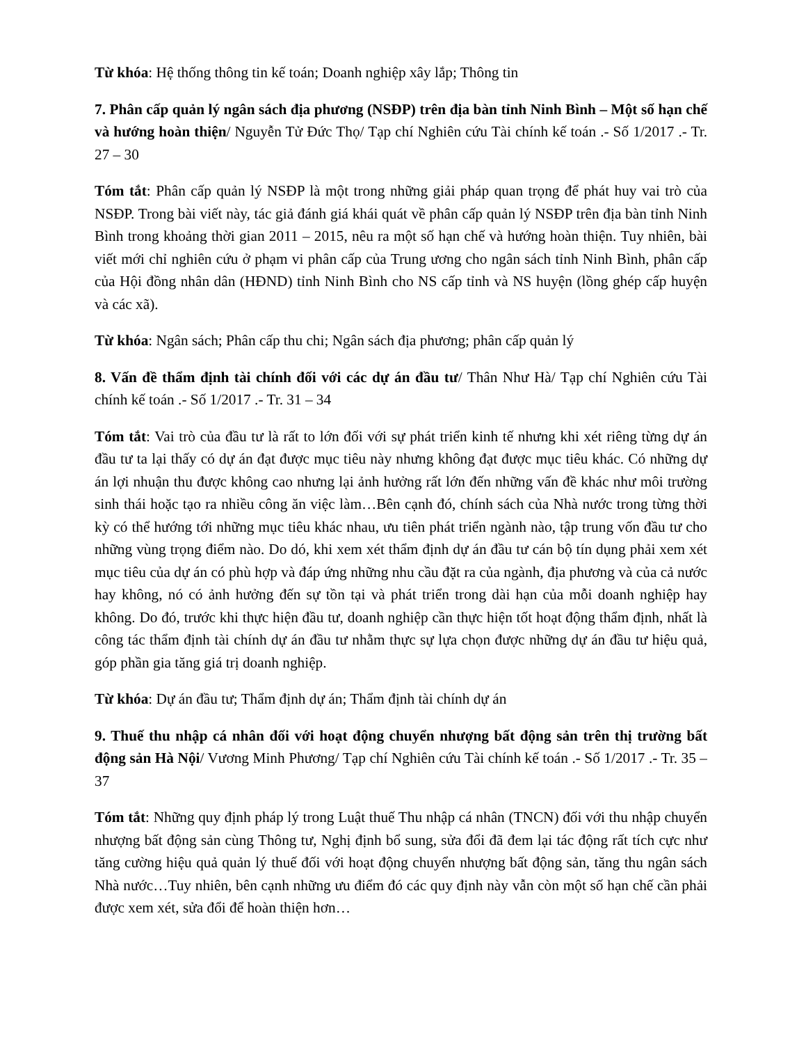Từ khóa: Hệ thống thông tin kế toán; Doanh nghiệp xây lắp; Thông tin
7. Phân cấp quản lý ngân sách địa phương (NSĐP) trên địa bàn tỉnh Ninh Bình – Một số hạn chế và hướng hoàn thiện/ Nguyễn Tử Đức Thọ/ Tạp chí Nghiên cứu Tài chính kế toán .- Số 1/2017 .- Tr. 27 – 30
Tóm tắt: Phân cấp quản lý NSĐP là một trong những giải pháp quan trọng để phát huy vai trò của NSĐP. Trong bài viết này, tác giả đánh giá khái quát về phân cấp quản lý NSĐP trên địa bàn tỉnh Ninh Bình trong khoảng thời gian 2011 – 2015, nêu ra một số hạn chế và hướng hoàn thiện. Tuy nhiên, bài viết mới chỉ nghiên cứu ở phạm vi phân cấp của Trung ương cho ngân sách tỉnh Ninh Bình, phân cấp của Hội đồng nhân dân (HĐND) tỉnh Ninh Bình cho NS cấp tỉnh và NS huyện (lồng ghép cấp huyện và các xã).
Từ khóa: Ngân sách; Phân cấp thu chi; Ngân sách địa phương; phân cấp quản lý
8. Vấn đề thẩm định tài chính đối với các dự án đầu tư/ Thân Như Hà/ Tạp chí Nghiên cứu Tài chính kế toán .- Số 1/2017 .- Tr. 31 – 34
Tóm tắt: Vai trò của đầu tư là rất to lớn đối với sự phát triển kinh tế nhưng khi xét riêng từng dự án đầu tư ta lại thấy có dự án đạt được mục tiêu này nhưng không đạt được mục tiêu khác. Có những dự án lợi nhuận thu được không cao nhưng lại ảnh hưởng rất lớn đến những vấn đề khác như môi trường sinh thái hoặc tạo ra nhiều công ăn việc làm…Bên cạnh đó, chính sách của Nhà nước trong từng thời kỳ có thể hướng tới những mục tiêu khác nhau, ưu tiên phát triển ngành nào, tập trung vốn đầu tư cho những vùng trọng điểm nào. Do dó, khi xem xét thẩm định dự án đầu tư cán bộ tín dụng phải xem xét mục tiêu của dự án có phù hợp và đáp ứng những nhu cầu đặt ra của ngành, địa phương và của cả nước hay không, nó có ảnh hưởng đến sự tồn tại và phát triển trong dài hạn của mỗi doanh nghiệp hay không. Do đó, trước khi thực hiện đầu tư, doanh nghiệp cần thực hiện tốt hoạt động thẩm định, nhất là công tác thẩm định tài chính dự án đầu tư nhằm thực sự lựa chọn được những dự án đầu tư hiệu quả, góp phần gia tăng giá trị doanh nghiệp.
Từ khóa: Dự án đầu tư; Thẩm định dự án; Thẩm định tài chính dự án
9. Thuế thu nhập cá nhân đối với hoạt động chuyển nhượng bất động sản trên thị trường bất động sản Hà Nội/ Vương Minh Phương/ Tạp chí Nghiên cứu Tài chính kế toán .- Số 1/2017 .- Tr. 35 – 37
Tóm tắt: Những quy định pháp lý trong Luật thuế Thu nhập cá nhân (TNCN) đối với thu nhập chuyển nhượng bất động sản cùng Thông tư, Nghị định bổ sung, sửa đổi đã đem lại tác động rất tích cực như tăng cường hiệu quả quản lý thuế đối với hoạt động chuyển nhượng bất động sản, tăng thu ngân sách Nhà nước…Tuy nhiên, bên cạnh những ưu điểm đó các quy định này vẫn còn một số hạn chế cần phải được xem xét, sửa đổi để hoàn thiện hơn…